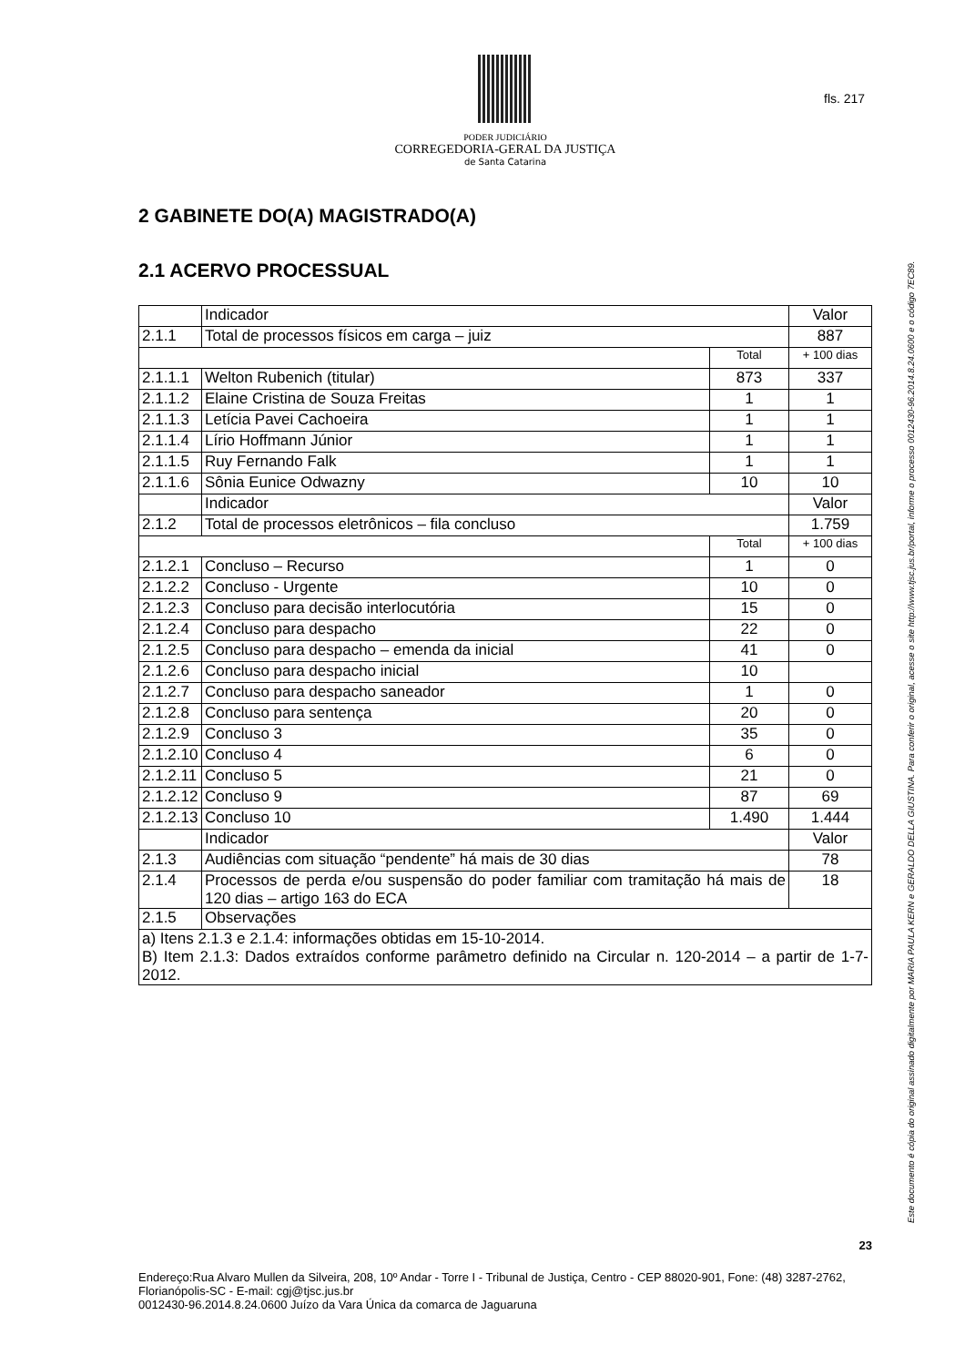PODER JUDICIÁRIO
CORREGEDORIA-GERAL DA JUSTIÇA
de Santa Catarina
fls. 217
Este documento é cópia do original assinado digitalmente por MARIA PAULA KERN e GERALDO DELLA GIUSTINA. Para conferir o original, acesse o site http://www.tjsc.jus.br/portal, informe o processo 0012430-96.2014.8.24.0600 e o código 7EC89.
2 GABINETE DO(A) MAGISTRADO(A)
2.1 ACERVO PROCESSUAL
| | Indicador | | Valor |
| 2.1.1 | Total de processos físicos em carga – juiz | | 887 |
| | | Total | + 100 dias |
| 2.1.1.1 | Welton Rubenich (titular) | 873 | 337 |
| 2.1.1.2 | Elaine Cristina de Souza Freitas | 1 | 1 |
| 2.1.1.3 | Letícia Pavei Cachoeira | 1 | 1 |
| 2.1.1.4 | Lírio Hoffmann Júnior | 1 | 1 |
| 2.1.1.5 | Ruy Fernando Falk | 1 | 1 |
| 2.1.1.6 | Sônia Eunice Odwazny | 10 | 10 |
| | Indicador | | Valor |
| 2.1.2 | Total de processos eletrônicos – fila concluso | | 1.759 |
| | | Total | + 100 dias |
| 2.1.2.1 | Concluso – Recurso | 1 | 0 |
| 2.1.2.2 | Concluso - Urgente | 10 | 0 |
| 2.1.2.3 | Concluso para decisão interlocutória | 15 | 0 |
| 2.1.2.4 | Concluso para despacho | 22 | 0 |
| 2.1.2.5 | Concluso para despacho – emenda da inicial | 41 | 0 |
| 2.1.2.6 | Concluso para despacho inicial | 10 | |
| 2.1.2.7 | Concluso para despacho saneador | 1 | 0 |
| 2.1.2.8 | Concluso para sentença | 20 | 0 |
| 2.1.2.9 | Concluso 3 | 35 | 0 |
| 2.1.2.10 | Concluso 4 | 6 | 0 |
| 2.1.2.11 | Concluso 5 | 21 | 0 |
| 2.1.2.12 | Concluso 9 | 87 | 69 |
| 2.1.2.13 | Concluso 10 | 1.490 | 1.444 |
| | Indicador | | Valor |
| 2.1.3 | Audiências com situação “pendente” há mais de 30 dias | | 78 |
| 2.1.4 | Processos de perda e/ou suspensão do poder familiar com tramitação há mais de 120 dias – artigo 163 do ECA | | 18 |
| 2.1.5 | Observações | | |
| a) Itens 2.1.3 e 2.1.4: informações obtidas em 15-10-2014. B) Item 2.1.3: Dados extraídos conforme parâmetro definido na Circular n. 120-2014 – a partir de 1-7-2012. | | | |
23
Endereço:Rua Alvaro Mullen da Silveira, 208, 10º Andar - Torre I - Tribunal de Justiça, Centro - CEP 88020-901, Fone: (48) 3287-2762, Florianópolis-SC - E-mail: cgj@tjsc.jus.br
0012430-96.2014.8.24.0600 Juízo da Vara Única da comarca de Jaguaruna